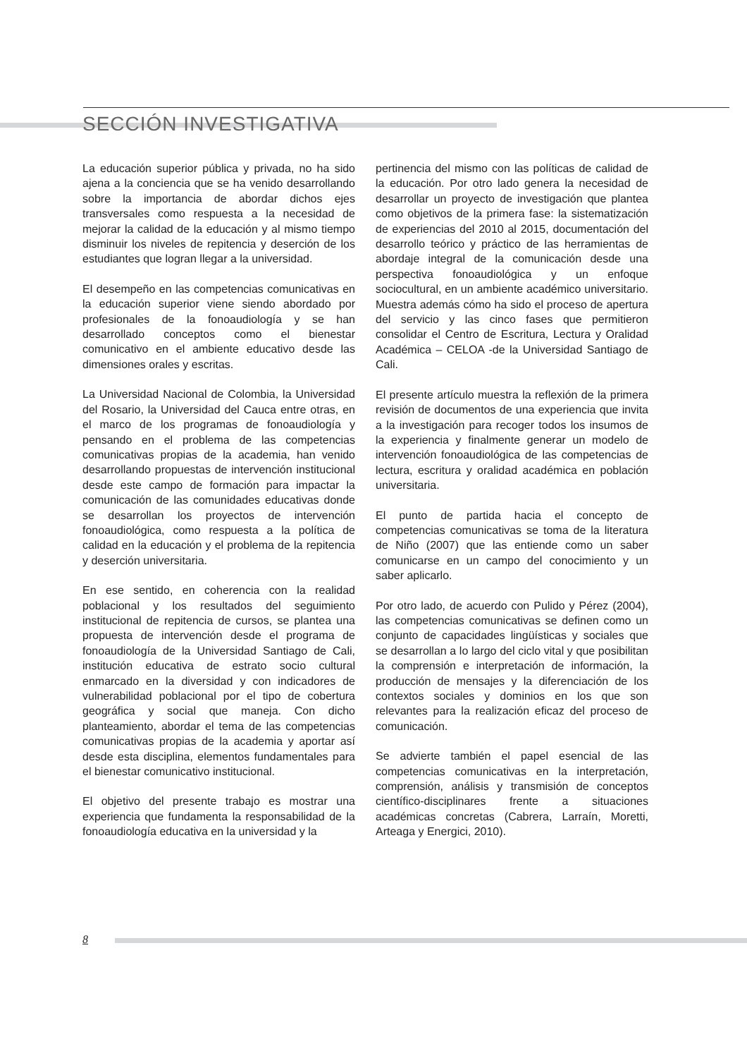SECCIÓN INVESTIGATIVA
La educación superior pública y privada, no ha sido ajena a la conciencia que se ha venido desarrollando sobre la importancia de abordar dichos ejes transversales como respuesta a la necesidad de mejorar la calidad de la educación y al mismo tiempo disminuir los niveles de repitencia y deserción de los estudiantes que logran llegar a la universidad.
El desempeño en las competencias comunicativas en la educación superior viene siendo abordado por profesionales de la fonoaudiología y se han desarrollado conceptos como el bienestar comunicativo en el ambiente educativo desde las dimensiones orales y escritas.
La Universidad Nacional de Colombia, la Universidad del Rosario, la Universidad del Cauca entre otras, en el marco de los programas de fonoaudiología y pensando en el problema de las competencias comunicativas propias de la academia, han venido desarrollando propuestas de intervención institucional desde este campo de formación para impactar la comunicación de las comunidades educativas donde se desarrollan los proyectos de intervención fonoaudiológica, como respuesta a la política de calidad en la educación y el problema de la repitencia y deserción universitaria.
En ese sentido, en coherencia con la realidad poblacional y los resultados del seguimiento institucional de repitencia de cursos, se plantea una propuesta de intervención desde el programa de fonoaudiología de la Universidad Santiago de Cali, institución educativa de estrato socio cultural enmarcado en la diversidad y con indicadores de vulnerabilidad poblacional por el tipo de cobertura geográfica y social que maneja. Con dicho planteamiento, abordar el tema de las competencias comunicativas propias de la academia y aportar así desde esta disciplina, elementos fundamentales para el bienestar comunicativo institucional.
El objetivo del presente trabajo es mostrar una experiencia que fundamenta la responsabilidad de la fonoaudiología educativa en la universidad y la
pertinencia del mismo con las políticas de calidad de la educación. Por otro lado genera la necesidad de desarrollar un proyecto de investigación que plantea como objetivos de la primera fase: la sistematización de experiencias del 2010 al 2015, documentación del desarrollo teórico y práctico de las herramientas de abordaje integral de la comunicación desde una perspectiva fonoaudiológica y un enfoque sociocultural, en un ambiente académico universitario. Muestra además cómo ha sido el proceso de apertura del servicio y las cinco fases que permitieron consolidar el Centro de Escritura, Lectura y Oralidad Académica – CELOA -de la Universidad Santiago de Cali.
El presente artículo muestra la reflexión de la primera revisión de documentos de una experiencia que invita a la investigación para recoger todos los insumos de la experiencia y finalmente generar un modelo de intervención fonoaudiológica de las competencias de lectura, escritura y oralidad académica en población universitaria.
El punto de partida hacia el concepto de competencias comunicativas se toma de la literatura de Niño (2007) que las entiende como un saber comunicarse en un campo del conocimiento y un saber aplicarlo.
Por otro lado, de acuerdo con Pulido y Pérez (2004), las competencias comunicativas se definen como un conjunto de capacidades lingüísticas y sociales que se desarrollan a lo largo del ciclo vital y que posibilitan la comprensión e interpretación de información, la producción de mensajes y la diferenciación de los contextos sociales y dominios en los que son relevantes para la realización eficaz del proceso de comunicación.
Se advierte también el papel esencial de las competencias comunicativas en la interpretación, comprensión, análisis y transmisión de conceptos científico-disciplinares frente a situaciones académicas concretas (Cabrera, Larraín, Moretti, Arteaga y Energici, 2010).
8